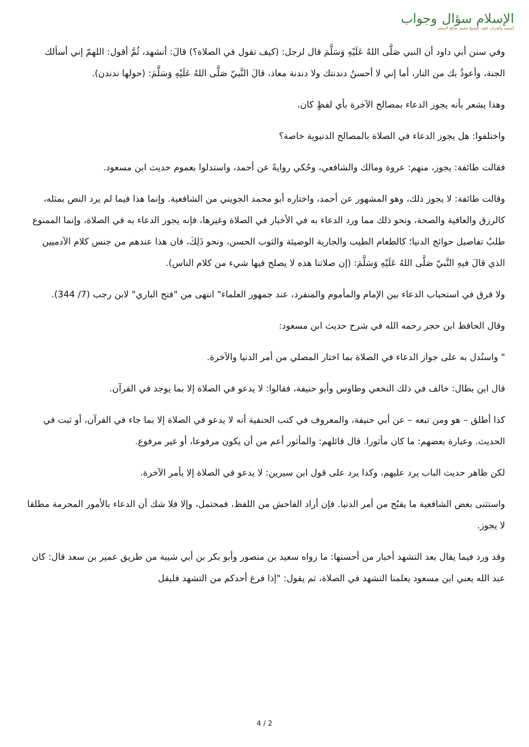الإسلام سؤال وجواب
أسسه وأشرف عليه: الشيخ محمد صالح المنجد
وفي سنن أبي داود أن النبي صَلَّى اللهُ عَلَيْهِ وَسَلَّمَ قال لرجل: (كيف تقول في الصلاة؟) قالَ: أتشهد، ثُمَّ أقول: اللهمّ إني أسألك الجنة، وأعوذُ بك من النار، أما إني لا أحسنُ دندنتك ولا دندنة معاذ، قالَ النَّبيّ صَلَّى اللهُ عَلَيْهِ وَسَلَّمَ: (حولها ندندن).
وهذا يشعر بأنه يجوز الدعاء بمصالح الآخرة بأي لفظٍ كان.
واختلفوا: هل يجوز الدعاء في الصلاة بالمصالح الدنيوية خاصة؟
فقالت طائفة: يجوز، منهم: عروة ومالك والشافعي، وحُكي روايةً عن أحمد، واستدلوا بعموم حديث ابن مسعود.
وقالت طائفة: لا يجوز ذلك، وهو المشهور عن أحمد، واختاره أبو محمد الجويني من الشافعية. وإنما هذا فيما لم يرد النص بمثله، كالرزق والعافية والصحة، ونحو ذلك مما ورد الدعاء به في الأخبار في الصلاة وغيرها، فإنه يجوز الدعاء به في الصلاة، وإنما الممنوع طلبُ تفاصيل حوائج الدنيا؛ كالطعام الطيب والجارية الوضيئة والثوب الحسن، ونحو ذَلِكَ، فان هذا عندهم من جنس كلام الآدميين الذي قالَ فيهِ النَّبيّ صَلَّى اللهُ عَلَيْهِ وَسَلَّمَ: (إن صلاتنا هذه لا يصلح فيها شيء من كلام الناس).
ولا فرق في استحباب الدعاء بين الإمام والمأموم والمنفرد، عند جمهور العلماء" انتهى من "فتح الباري" لابن رجب (7/ 344).
وقال الحافظ ابن حجر رحمه الله في شرح حديث ابن مسعود:
" واستُدل به على جواز الدعاء في الصلاة بما اختار المصلي من أمر الدنيا والآخرة.
قال ابن بطال: خالف في ذلك النخعي وطاوس وأبو حنيفة، فقالوا: لا يدعو في الصلاة إلا بما يوجد في القرآن.
كذا أطلق – هو ومن تبعه – عن أبي حنيفة، والمعروف في كتب الحنفية أنه لا يدعو في الصلاة إلا بما جاء في القرآن، أو ثبت في الحديث. وعبارة بعضهم: ما كان مأثورا. قال قائلهم: والمأثور أعم من أن يكون مرفوعا، أو غير مرفوع.
لكن ظاهر حديث الباب يرد عليهم، وكذا يرد على قول ابن سيرين: لا يدعو في الصلاة إلا بأمر الآخرة.
واستثنى بعض الشافعية ما يقبُح من أمر الدنيا. فإن أراد الفاحش من اللفظ، فمحتمل، وإلا فلا شك أن الدعاء بالأمور المحرمة مطلقا لا يجوز.
وقد ورد فيما يقال بعد التشهد أخبار من أحسنها: ما رواه سعيد بن منصور وأبو بكر بن أبي شيبة من طريق عمير بن سعد قال: كان عبد الله يعني ابن مسعود يعلمنا التشهد في الصلاة، ثم يقول: "إذا فرغ أحدكم من التشهد فليقل
4 / 2